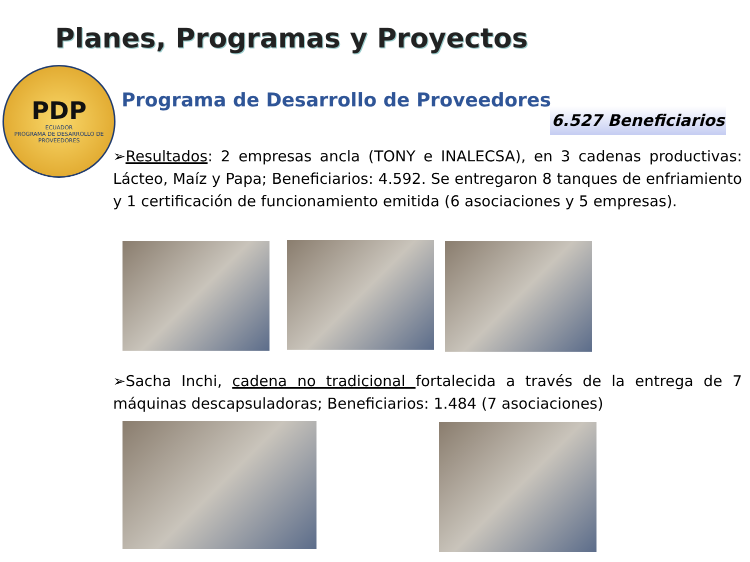Planes, Programas y Proyectos
PDP
ECUADOR
PROGRAMA DE DESARROLLO DE PROVEEDORES
Programa de Desarrollo de Proveedores
6.527 Beneficiarios
➢Resultados: 2 empresas ancla (TONY e INALECSA), en 3 cadenas productivas: Lácteo, Maíz y Papa; Beneficiarios: 4.592. Se entregaron 8 tanques de enfriamiento y 1 certificación de funcionamiento emitida (6 asociaciones y 5 empresas).
➢Sacha Inchi, cadena no tradicional fortalecida a través de la entrega de 7 máquinas descapsuladoras; Beneficiarios: 1.484 (7 asociaciones)